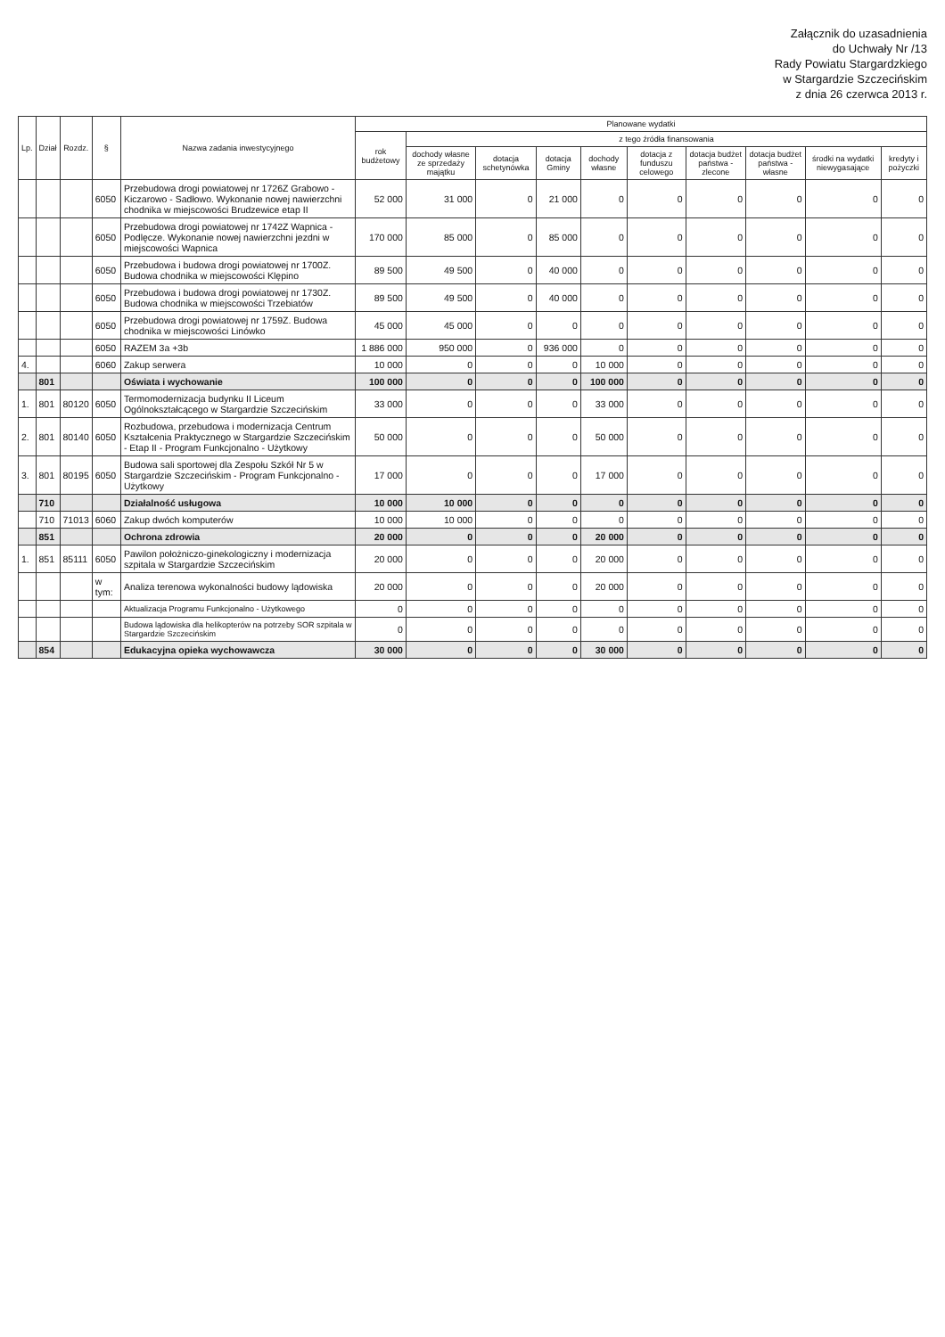Załącznik do uzasadnienia
do Uchwały Nr /13
Rady Powiatu Stargardzkiego
w Stargardzie Szczecińskim
z dnia 26 czerwca 2013 r.
| Lp. | Dział | Rozdz. | § | Nazwa zadania inwestycyjnego | Planowane wydatki | | | | | | | | | |
| --- | --- | --- | --- | --- | --- | --- | --- | --- | --- | --- | --- | --- | --- | --- |
| | | | | | rok budżetowy | z tego źródła finansowania | | | | | | | | |
| | | | | | | dochody własne ze sprzedaży majątku | dotacja schetynówka | dotacja Gminy | dochody własne | dotacja z funduszu celowego | dotacja budżet państwa - zlecone | dotacja budżet państwa - własne | środki na wydatki niewygasające | kredyty i pożyczki |
| | | | 6050 | Przebudowa drogi powiatowej nr 1726Z Grabowo - Kiczarowo - Sadłowo. Wykonanie nowej nawierzchni chodnika w miejscowości Brudzewice etap II | 52 000 | 31 000 | 0 | 21 000 | 0 | 0 | 0 | 0 | 0 | 0 |
| | | | 6050 | Przebudowa drogi powiatowej nr 1742Z Wapnica - Podlęcze. Wykonanie nowej nawierzchni jezdni w miejscowości Wapnica | 170 000 | 85 000 | 0 | 85 000 | 0 | 0 | 0 | 0 | 0 | 0 |
| | | | 6050 | Przebudowa i budowa drogi powiatowej nr 1700Z. Budowa chodnika w miejscowości Klępino | 89 500 | 49 500 | 0 | 40 000 | 0 | 0 | 0 | 0 | 0 | 0 |
| | | | 6050 | Przebudowa i budowa drogi powiatowej nr 1730Z. Budowa chodnika w miejscowości Trzebiatów | 89 500 | 49 500 | 0 | 40 000 | 0 | 0 | 0 | 0 | 0 | 0 |
| | | | 6050 | Przebudowa drogi powiatowej nr 1759Z. Budowa chodnika w miejscowości Linówko | 45 000 | 45 000 | 0 | 0 | 0 | 0 | 0 | 0 | 0 | 0 |
| | | | 6050 | RAZEM 3a +3b | 1 886 000 | 950 000 | 0 | 936 000 | 0 | 0 | 0 | 0 | 0 | 0 |
| 4. | | | 6060 | Zakup serwera | 10 000 | 0 | 0 | 0 | 10 000 | 0 | 0 | 0 | 0 | 0 |
| | 801 | | | Oświata i wychowanie | 100 000 | 0 | 0 | 0 | 100 000 | 0 | 0 | 0 | 0 | 0 |
| 1. | 801 | 80120 | 6050 | Termomodernizacja budynku II Liceum Ogólnokształcącego w Stargardzie Szczecińskim | 33 000 | 0 | 0 | 0 | 33 000 | 0 | 0 | 0 | 0 | 0 |
| 2. | 801 | 80140 | 6050 | Rozbudowa, przebudowa i modernizacja Centrum Kształcenia Praktycznego w Stargardzie Szczecińskim - Etap II - Program Funkcjonalno - Użytkowy | 50 000 | 0 | 0 | 0 | 50 000 | 0 | 0 | 0 | 0 | 0 |
| 3. | 801 | 80195 | 6050 | Budowa sali sportowej dla Zespołu Szkół Nr 5 w Stargardzie Szczecińskim - Program Funkcjonalno - Użytkowy | 17 000 | 0 | 0 | 0 | 17 000 | 0 | 0 | 0 | 0 | 0 |
| | 710 | | | Działalność usługowa | 10 000 | 10 000 | 0 | 0 | 0 | 0 | 0 | 0 | 0 | 0 |
| | 710 | 71013 | 6060 | Zakup dwóch komputerów | 10 000 | 10 000 | 0 | 0 | 0 | 0 | 0 | 0 | 0 | 0 |
| | 851 | | | Ochrona zdrowia | 20 000 | 0 | 0 | 0 | 20 000 | 0 | 0 | 0 | 0 | 0 |
| 1. | 851 | 85111 | 6050 | Pawilon położniczo-ginekologiczny i modernizacja szpitala w Stargardzie Szczecińskim | 20 000 | 0 | 0 | 0 | 20 000 | 0 | 0 | 0 | 0 | 0 |
| | | | w tym: | Analiza terenowa wykonalności budowy lądowiska | 20 000 | 0 | 0 | 0 | 20 000 | 0 | 0 | 0 | 0 | 0 |
| | | | | Aktualizacja Programu Funkcjonalno - Użytkowego | 0 | 0 | 0 | 0 | 0 | 0 | 0 | 0 | 0 | 0 |
| | | | | Budowa lądowiska dla helikopterów na potrzeby SOR szpitala w Stargardzie Szczecińskim | 0 | 0 | 0 | 0 | 0 | 0 | 0 | 0 | 0 | 0 |
| | 854 | | | Edukacyjna opieka wychowawcza | 30 000 | 0 | 0 | 0 | 30 000 | 0 | 0 | 0 | 0 | 0 |